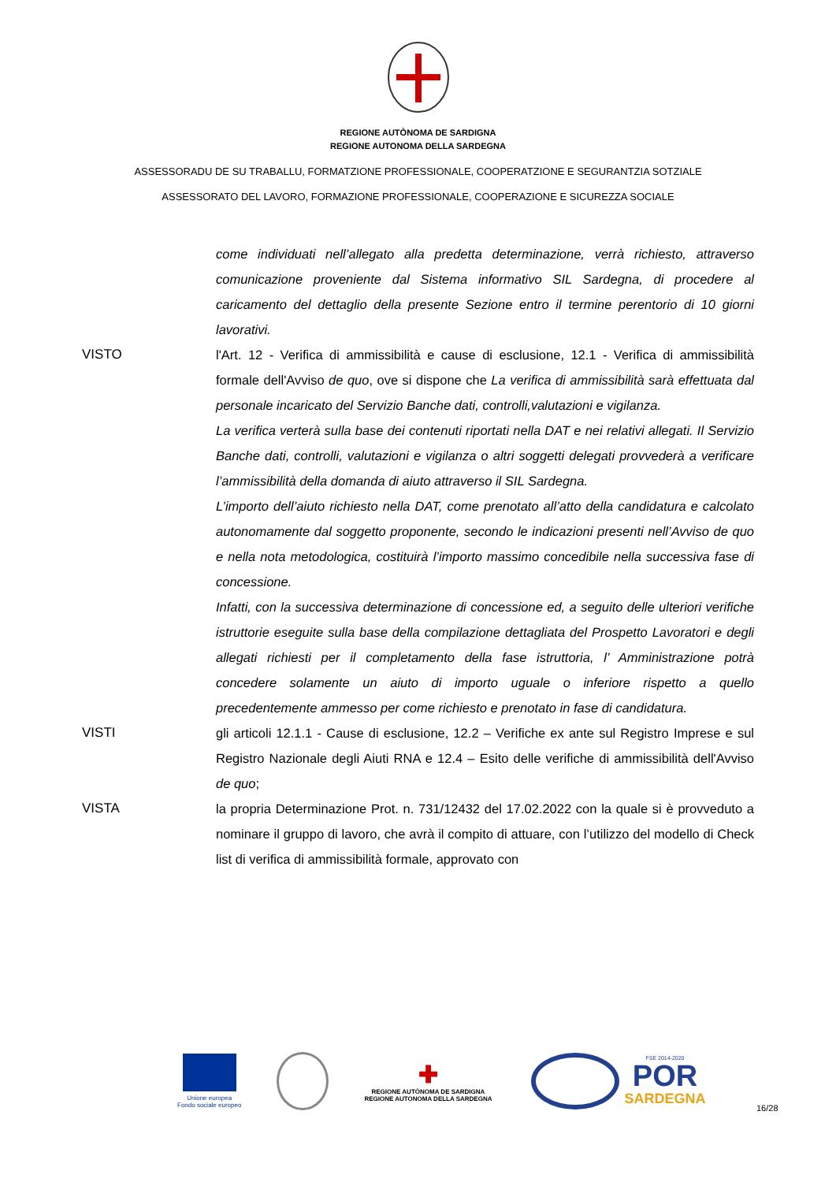REGIONE AUTÒNOMA DE SARDIGNA
REGIONE AUTONOMA DELLA SARDEGNA
ASSESSORADU DE SU TRABALLU, FORMATZIONE PROFESSIONALE, COOPERATZIONE E SEGURANTZIA SOTZIALE
ASSESSORATO DEL LAVORO, FORMAZIONE PROFESSIONALE, COOPERAZIONE E SICUREZZA SOCIALE
come individuati nell’allegato alla predetta determinazione, verrà richiesto, attraverso comunicazione proveniente dal Sistema informativo SIL Sardegna, di procedere al caricamento del dettaglio della presente Sezione entro il termine perentorio di 10 giorni lavorativi.
VISTO l'Art. 12 - Verifica di ammissibilità e cause di esclusione, 12.1 - Verifica di ammissibilità formale dell'Avviso de quo, ove si dispone che La verifica di ammissibilità sarà effettuata dal personale incaricato del Servizio Banche dati, controlli,valutazioni e vigilanza.
La verifica verterà sulla base dei contenuti riportati nella DAT e nei relativi allegati. Il Servizio Banche dati, controlli, valutazioni e vigilanza o altri soggetti delegati provvederà a verificare l’ammissibilità della domanda di aiuto attraverso il SIL Sardegna.
L’importo dell’aiuto richiesto nella DAT, come prenotato all’atto della candidatura e calcolato autonomamente dal soggetto proponente, secondo le indicazioni presenti nell’Avviso de quo e nella nota metodologica, costituirà l’importo massimo concedibile nella successiva fase di concessione.
Infatti, con la successiva determinazione di concessione ed, a seguito delle ulteriori verifiche istruttorie eseguite sulla base della compilazione dettagliata del Prospetto Lavoratori e degli allegati richiesti per il completamento della fase istruttoria, l’ Amministrazione potrà concedere solamente un aiuto di importo uguale o inferiore rispetto a quello precedentemente ammesso per come richiesto e prenotato in fase di candidatura.
VISTI gli articoli 12.1.1 - Cause di esclusione, 12.2 – Verifiche ex ante sul Registro Imprese e sul Registro Nazionale degli Aiuti RNA e 12.4 – Esito delle verifiche di ammissibilità dell'Avviso de quo;
VISTA la propria Determinazione Prot. n. 731/12432 del 17.02.2022 con la quale si è provveduto a nominare il gruppo di lavoro, che avrà il compito di attuare, con l’utilizzo del modello di Check list di verifica di ammissibilità formale, approvato con
Unione europea
Fondo sociale europeo
✚
REGIONE AUTÒNOMA DE SARDIGNA
REGIONE AUTONOMA DELLA SARDEGNA
FSE 2014-2020
POR
SARDEGNA
16/28